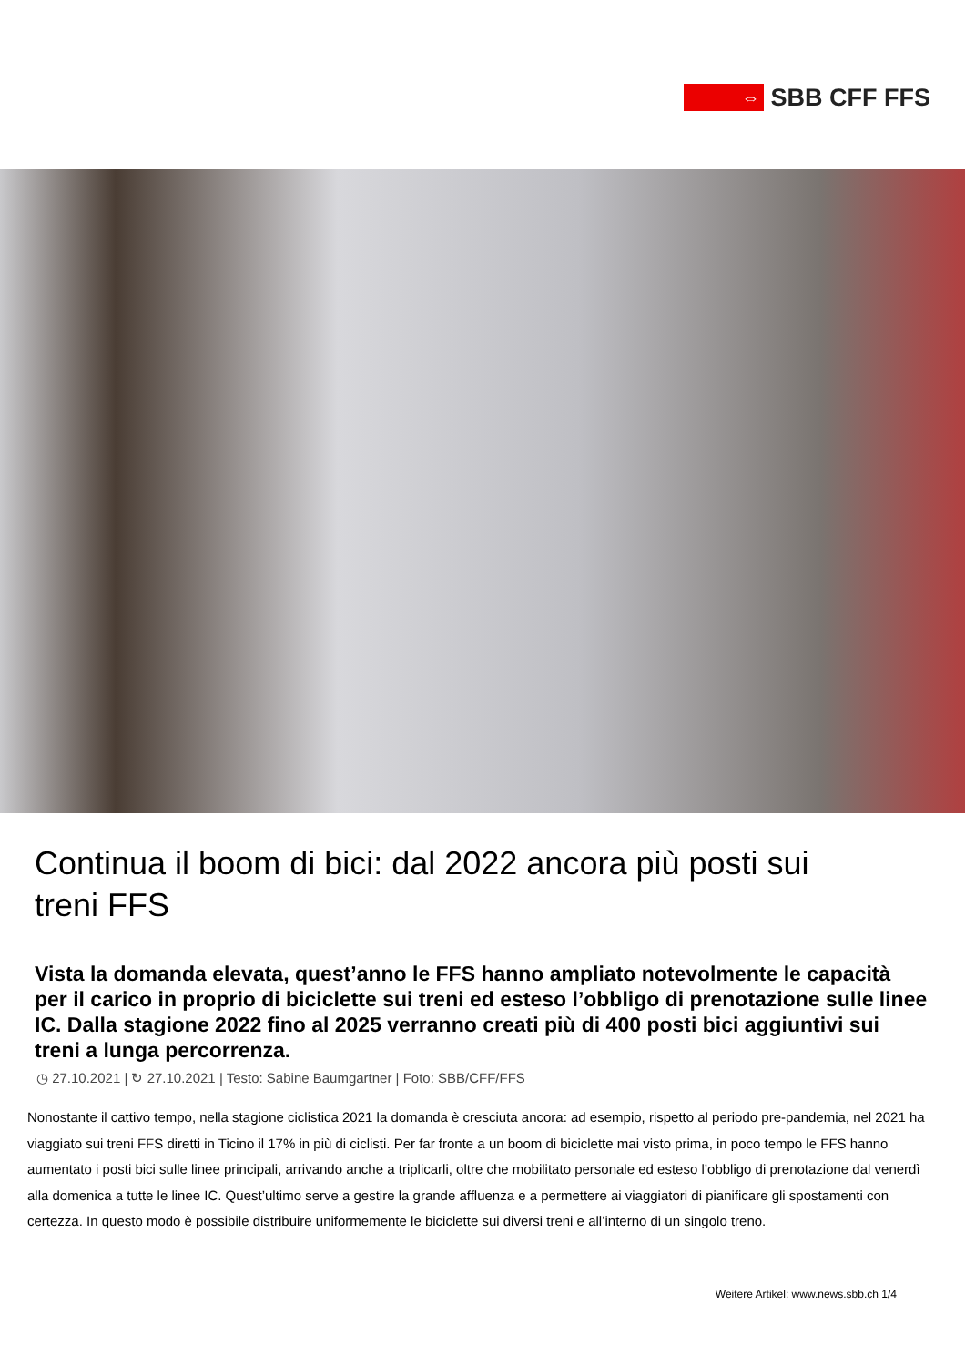⇔
SBB CFF FFS
Continua il boom di bici: dal 2022 ancora più posti sui treni FFS
Vista la domanda elevata, quest’anno le FFS hanno ampliato notevolmente le capacità per il carico in proprio di biciclette sui treni ed esteso l’obbligo di prenotazione sulle linee IC. Dalla stagione 2022 fino al 2025 verranno creati più di 400 posti bici aggiuntivi sui treni a lunga percorrenza.
◷ 27.10.2021 | ↻ 27.10.2021 | Testo: Sabine Baumgartner | Foto: SBB/CFF/FFS
Nonostante il cattivo tempo, nella stagione ciclistica 2021 la domanda è cresciuta ancora: ad esempio, rispetto al periodo pre-pandemia, nel 2021 ha viaggiato sui treni FFS diretti in Ticino il 17% in più di ciclisti. Per far fronte a un boom di biciclette mai visto prima, in poco tempo le FFS hanno aumentato i posti bici sulle linee principali, arrivando anche a triplicarli, oltre che mobilitato personale ed esteso l’obbligo di prenotazione dal venerdì alla domenica a tutte le linee IC. Quest’ultimo serve a gestire la grande affluenza e a permettere ai viaggiatori di pianificare gli spostamenti con certezza. In questo modo è possibile distribuire uniformemente le biciclette sui diversi treni e all’interno di un singolo treno.
Weitere Artikel: www.news.sbb.ch 1/4